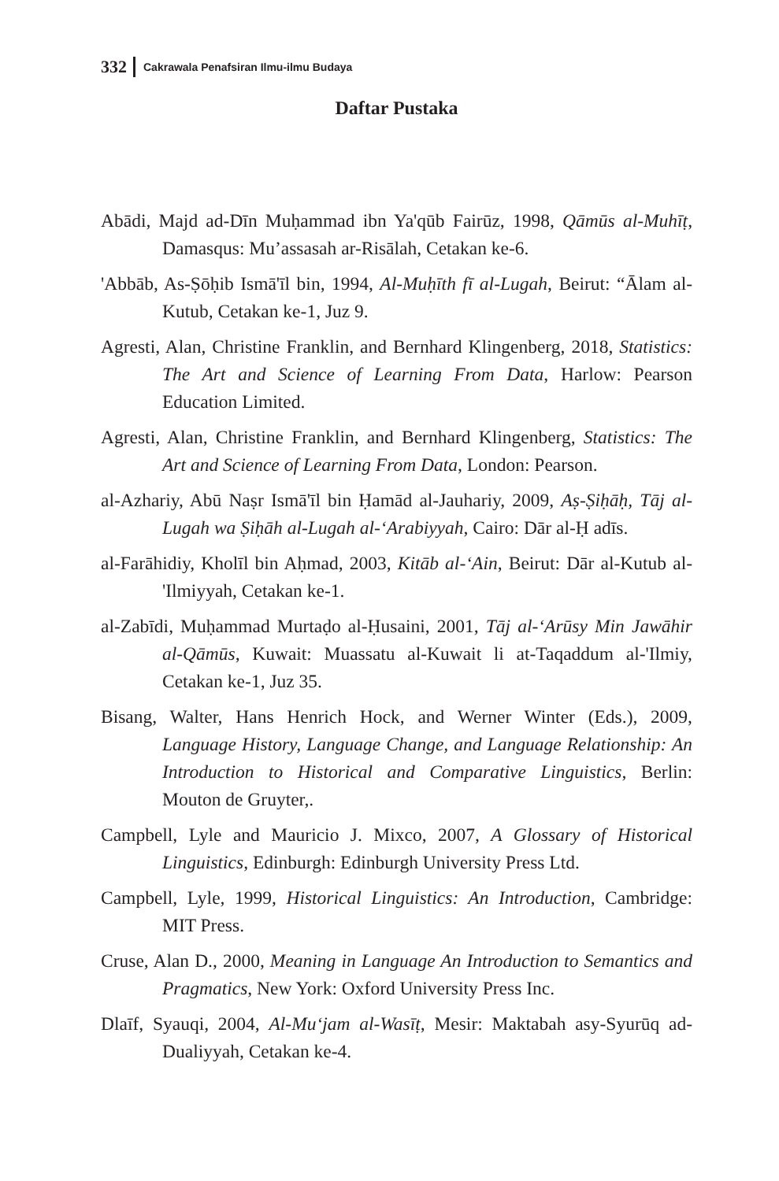332 Cakrawala Penafsiran Ilmu-ilmu Budaya
Daftar Pustaka
Abādi, Majd ad-Dīn Muḥammad ibn Ya'qūb Fairūz, 1998, Qāmūs al-Muhīṭ, Damasqus: Mu’assasah ar-Risālah, Cetakan ke-6.
'Abbāb, As-Ṣōḥib Ismā'īl bin, 1994, Al-Muḥīth fī al-Lugah, Beirut: “Ālam al-Kutub, Cetakan ke-1, Juz 9.
Agresti, Alan, Christine Franklin, and Bernhard Klingenberg, 2018, Statistics: The Art and Science of Learning From Data, Harlow: Pearson Education Limited.
Agresti, Alan, Christine Franklin, and Bernhard Klingenberg, Statistics: The Art and Science of Learning From Data, London: Pearson.
al-Azhariy, Abū Naṣr Ismā'īl bin Ḥamād al-Jauhariy, 2009, Aṣ-Ṣiḥāḥ, Tāj al-Lugah wa Ṣiḥāh al-Lugah al-‘Arabiyyah, Cairo: Dār al-Ḥ adīs.
al-Farāhidiy, Kholīl bin Aḥmad, 2003, Kitāb al-‘Ain, Beirut: Dār al-Kutub al-'Ilmiyyah, Cetakan ke-1.
al-Zabīdi, Muḥammad Murtaḍo al-Ḥusaini, 2001, Tāj al-‘Arūsy Min Jawāhir al-Qāmūs, Kuwait: Muassatu al-Kuwait li at-Taqaddum al-'Ilmiy, Cetakan ke-1, Juz 35.
Bisang, Walter, Hans Henrich Hock, and Werner Winter (Eds.), 2009, Language History, Language Change, and Language Relationship: An Introduction to Historical and Comparative Linguistics, Berlin: Mouton de Gruyter,.
Campbell, Lyle and Mauricio J. Mixco, 2007, A Glossary of Historical Linguistics, Edinburgh: Edinburgh University Press Ltd.
Campbell, Lyle, 1999, Historical Linguistics: An Introduction, Cambridge: MIT Press.
Cruse, Alan D., 2000, Meaning in Language An Introduction to Semantics and Pragmatics, New York: Oxford University Press Inc.
Dlaīf, Syauqi, 2004, Al-Mu‘jam al-Wasīṭ, Mesir: Maktabah asy-Syurūq ad-Dualiyyah, Cetakan ke-4.